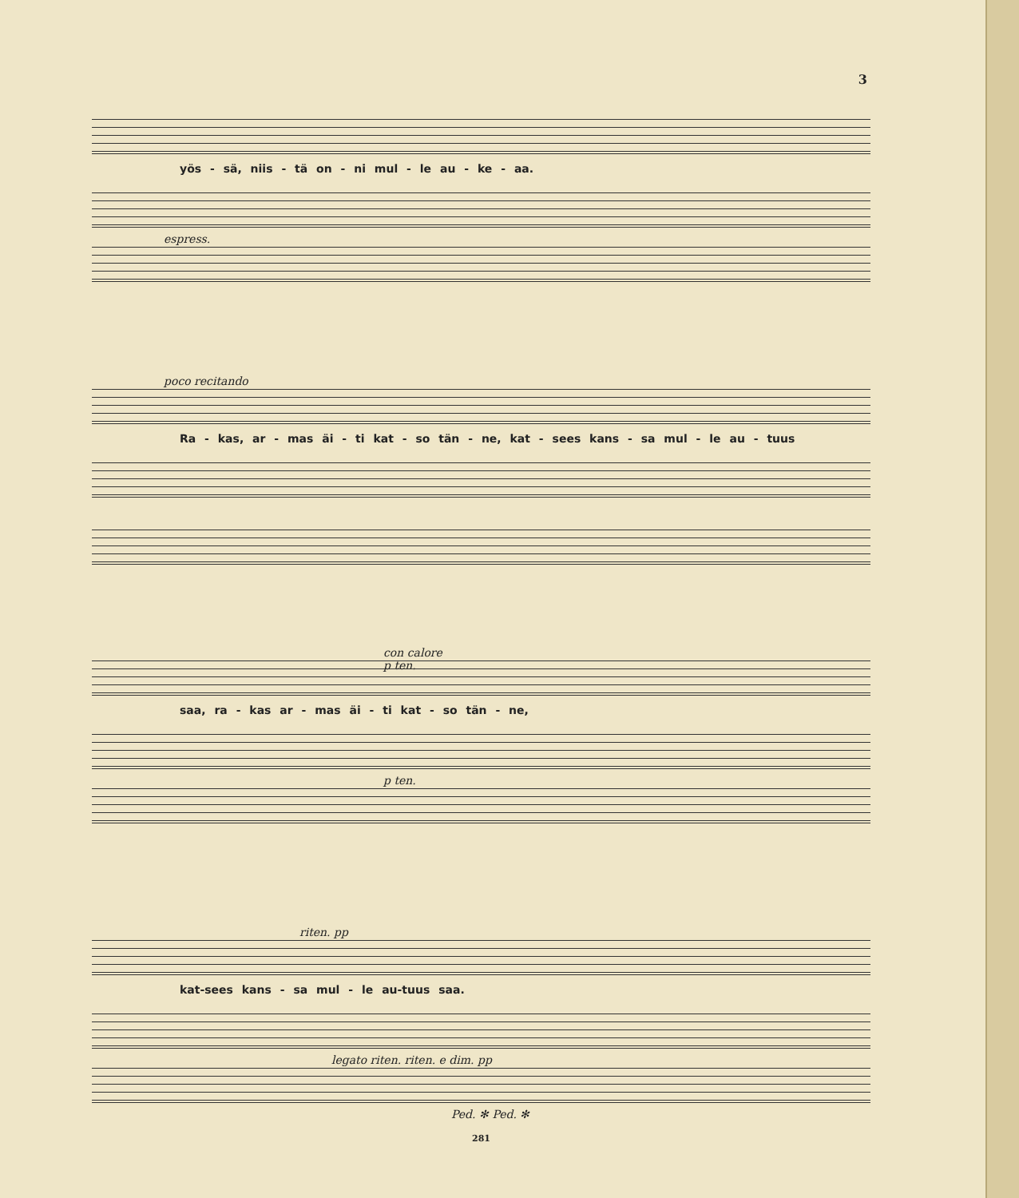3
yös - sä, niis - tä on - ni mul - le au - ke - aa.
espress.
poco recitando
Ra - kas, ar - mas äi - ti kat - so tän - ne, kat - sees kans - sa mul - le au - tuus
con calore
p ten.
saa, ra - kas ar - mas äi - ti kat - so tän - ne,
p ten.
riten. pp
kat-sees kans - sa mul - le au-tuus saa.
legato riten. riten. e dim. pp
Ped. ✻ Ped. ✻
281